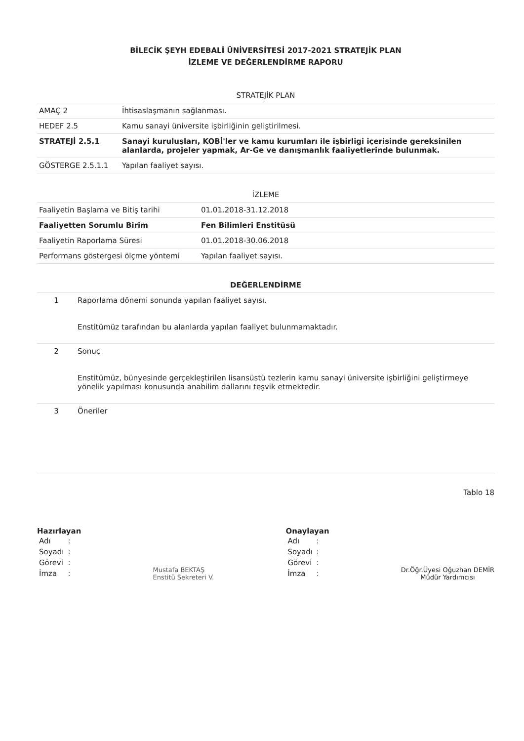BİLECİK ŞEYH EDEBALİ ÜNİVERSİTESİ 2017-2021 STRATEJİK PLAN
İZLEME VE DEĞERLENDİRME RAPORU
| STRATEJİK PLAN | |
| --- | --- |
| AMAÇ 2 | İhtisaslaşmanın sağlanması. |
| HEDEF 2.5 | Kamu sanayi üniversite işbirliğinin geliştirilmesi. |
| STRATEJİ 2.5.1 | Sanayi kuruluşları, KOBİ'ler ve kamu kurumları ile işbirligi içerisinde gereksinilen alanlarda, projeler yapmak, Ar-Ge ve danışmanlık faaliyetlerinde bulunmak. |
| GÖSTERGE 2.5.1.1 | Yapılan faaliyet sayısı. |
| İZLEME | |
| --- | --- |
| Faaliyetin Başlama ve Bitiş tarihi | 01.01.2018-31.12.2018 |
| Faaliyetten Sorumlu Birim | Fen Bilimleri Enstitüsü |
| Faaliyetin Raporlama Süresi | 01.01.2018-30.06.2018 |
| Performans göstergesi ölçme yöntemi | Yapılan faaliyet sayısı. |
| DEĞERLENDİRME | |
| --- | --- |
| 1 | Raporlama dönemi sonunda yapılan faaliyet sayısı. Enstitümüz tarafından bu alanlarda yapılan faaliyet bulunmamaktadır. |
| 2 | Sonuç Enstitümüz, bünyesinde gerçekleştirilen lisansüstü tezlerin kamu sanayi üniversite işbirliğini geliştirmeye yönelik yapılması konusunda anabilim dallarını teşvik etmektedir. |
| 3 | Öneriler |
Tablo 18
Hazırlayan
| Adı | : |
| Soyadı | : |
| Görevi | : |
| İmza | : |
Mustafa BEKTAŞ
Enstitü Sekreteri V.
Onaylayan
| Adı | : |
| Soyadı | : |
| Görevi | : |
| İmza | : |
Dr.Öğr.Üyesi Oğuzhan DEMİR
Müdür Yardımcısı